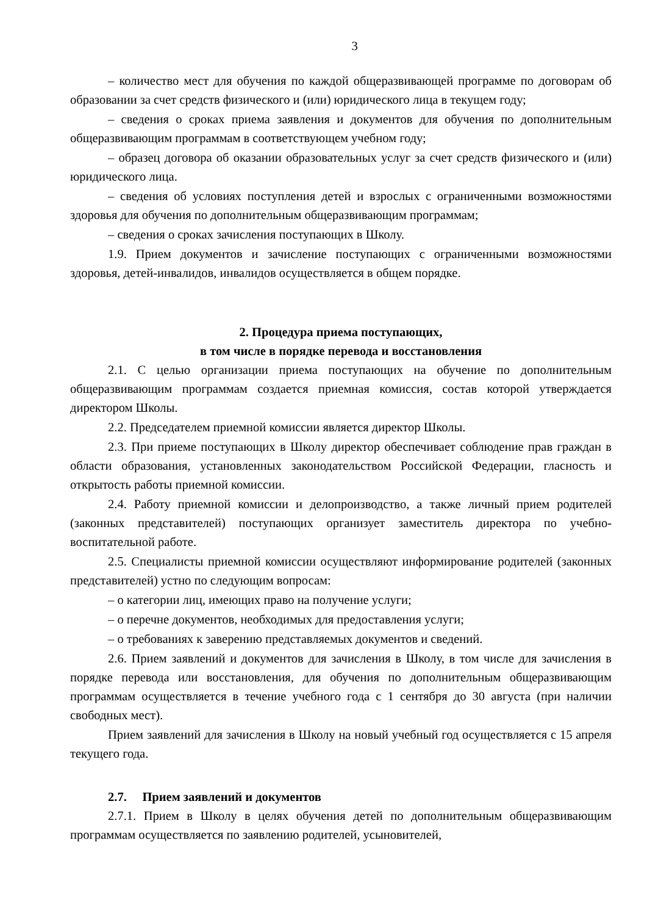3
– количество мест для обучения по каждой общеразвивающей программе по договорам об образовании за счет средств физического и (или) юридического лица в текущем году;
– сведения о сроках приема заявления и документов для обучения по дополнительным общеразвивающим программам в соответствующем учебном году;
– образец договора об оказании образовательных услуг за счет средств физического и (или) юридического лица.
– сведения об условиях поступления детей и взрослых с ограниченными возможностями здоровья для обучения по дополнительным общеразвивающим программам;
– сведения о сроках зачисления поступающих в Школу.
1.9. Прием документов и зачисление поступающих с ограниченными возможностями здоровья, детей-инвалидов, инвалидов осуществляется в общем порядке.
2. Процедура приема поступающих,
в том числе в порядке перевода и восстановления
2.1. С целью организации приема поступающих на обучение по дополнительным общеразвивающим программам создается приемная комиссия, состав которой утверждается директором Школы.
2.2. Председателем приемной комиссии является директор Школы.
2.3. При приеме поступающих в Школу директор обеспечивает соблюдение прав граждан в области образования, установленных законодательством Российской Федерации, гласность и открытость работы приемной комиссии.
2.4. Работу приемной комиссии и делопроизводство, а также личный прием родителей (законных представителей) поступающих организует заместитель директора по учебно-воспитательной работе.
2.5. Специалисты приемной комиссии осуществляют информирование родителей (законных представителей) устно по следующим вопросам:
– о категории лиц, имеющих право на получение услуги;
– о перечне документов, необходимых для предоставления услуги;
– о требованиях к заверению представляемых документов и сведений.
2.6. Прием заявлений и документов для зачисления в Школу, в том числе для зачисления в порядке перевода или восстановления, для обучения по дополнительным общеразвивающим программам осуществляется в течение учебного года с 1 сентября до 30 августа (при наличии свободных мест).
Прием заявлений для зачисления в Школу на новый учебный год осуществляется с 15 апреля текущего года.
2.7. Прием заявлений и документов
2.7.1. Прием в Школу в целях обучения детей по дополнительным общеразвивающим программам осуществляется по заявлению родителей, усыновителей,